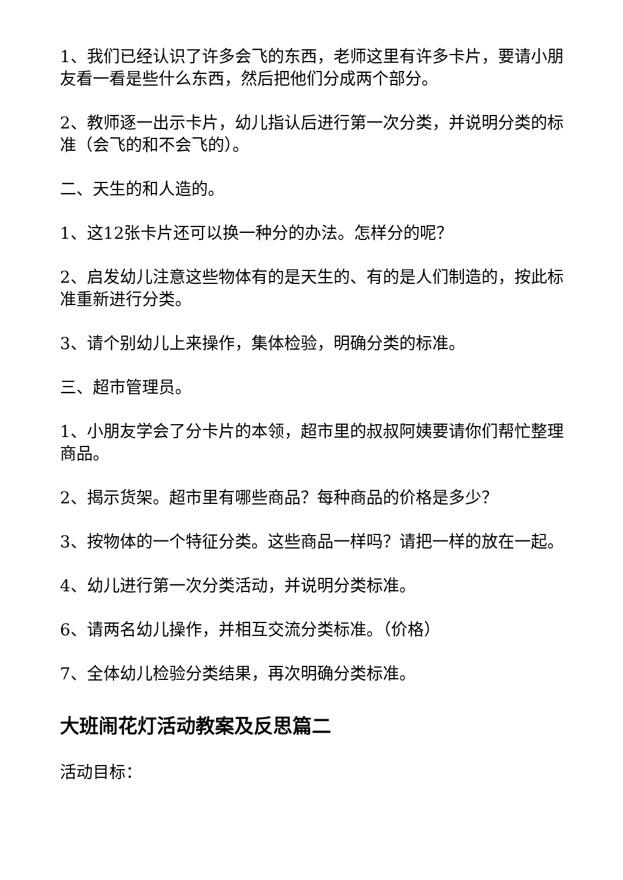1、我们已经认识了许多会飞的东西，老师这里有许多卡片，要请小朋友看一看是些什么东西，然后把他们分成两个部分。
2、教师逐一出示卡片，幼儿指认后进行第一次分类，并说明分类的标准（会飞的和不会飞的）。
二、天生的和人造的。
1、这12张卡片还可以换一种分的办法。怎样分的呢？
2、启发幼儿注意这些物体有的是天生的、有的是人们制造的，按此标准重新进行分类。
3、请个别幼儿上来操作，集体检验，明确分类的标准。
三、超市管理员。
1、小朋友学会了分卡片的本领，超市里的叔叔阿姨要请你们帮忙整理商品。
2、揭示货架。超市里有哪些商品？每种商品的价格是多少？
3、按物体的一个特征分类。这些商品一样吗？请把一样的放在一起。
4、幼儿进行第一次分类活动，并说明分类标准。
6、请两名幼儿操作，并相互交流分类标准。（价格）
7、全体幼儿检验分类结果，再次明确分类标准。
大班闹花灯活动教案及反思篇二
活动目标：